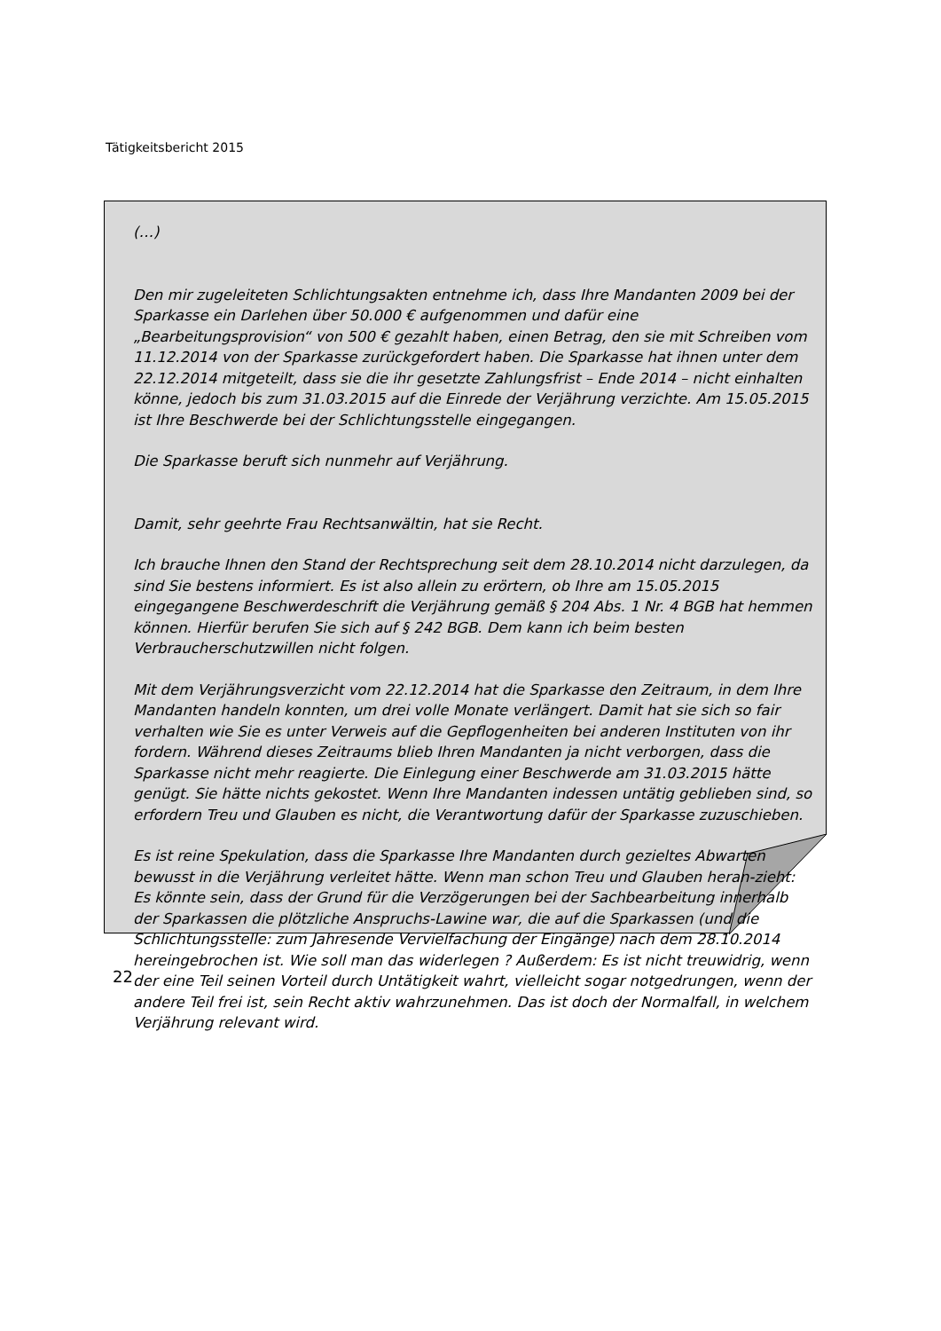Tätigkeitsbericht 2015
(…)
Den mir zugeleiteten Schlichtungsakten entnehme ich, dass Ihre Mandanten 2009 bei der Sparkasse ein Darlehen über 50.000 € aufgenommen und dafür eine „Bearbeitungsprovision“ von 500 € gezahlt haben, einen Betrag, den sie mit Schreiben vom 11.12.2014 von der Sparkasse zurückgefordert haben. Die Sparkasse hat ihnen unter dem 22.12.2014 mitgeteilt, dass sie die ihr gesetzte Zahlungsfrist – Ende 2014 – nicht einhalten könne, jedoch bis zum 31.03.2015 auf die Einrede der Verjährung verzichte. Am 15.05.2015 ist Ihre Beschwerde bei der Schlichtungsstelle eingegangen.
Die Sparkasse beruft sich nunmehr auf Verjährung.
Damit, sehr geehrte Frau Rechtsanwältin, hat sie Recht.
Ich brauche Ihnen den Stand der Rechtsprechung seit dem 28.10.2014 nicht darzulegen, da sind Sie bestens informiert. Es ist also allein zu erörtern, ob Ihre am 15.05.2015 eingegangene Beschwerdeschrift die Verjährung gemäß § 204 Abs. 1 Nr. 4 BGB hat hemmen können. Hierfür berufen Sie sich auf § 242 BGB. Dem kann ich beim besten Verbraucherschutzwillen nicht folgen.
Mit dem Verjährungsverzicht vom 22.12.2014 hat die Sparkasse den Zeitraum, in dem Ihre Mandanten handeln konnten, um drei volle Monate verlängert. Damit hat sie sich so fair verhalten wie Sie es unter Verweis auf die Gepflogenheiten bei anderen Instituten von ihr fordern. Während dieses Zeitraums blieb Ihren Mandanten ja nicht verborgen, dass die Sparkasse nicht mehr reagierte. Die Einlegung einer Beschwerde am 31.03.2015 hätte genügt. Sie hätte nichts gekostet. Wenn Ihre Mandanten indessen untätig geblieben sind, so erfordern Treu und Glauben es nicht, die Verantwortung dafür der Sparkasse zuzuschieben.
Es ist reine Spekulation, dass die Sparkasse Ihre Mandanten durch gezieltes Abwarten bewusst in die Verjährung verleitet hätte. Wenn man schon Treu und Glauben heran-zieht: Es könnte sein, dass der Grund für die Verzögerungen bei der Sachbearbeitung innerhalb der Sparkassen die plötzliche Anspruchs-Lawine war, die auf die Sparkassen (und die Schlichtungsstelle: zum Jahresende Vervielfachung der Eingänge) nach dem 28.10.2014 hereingebrochen ist. Wie soll man das widerlegen ? Außerdem: Es ist nicht treuwidrig, wenn der eine Teil seinen Vorteil durch Untätigkeit wahrt, vielleicht sogar notgedrungen, wenn der andere Teil frei ist, sein Recht aktiv wahrzunehmen. Das ist doch der Normalfall, in welchem Verjährung relevant wird.
22